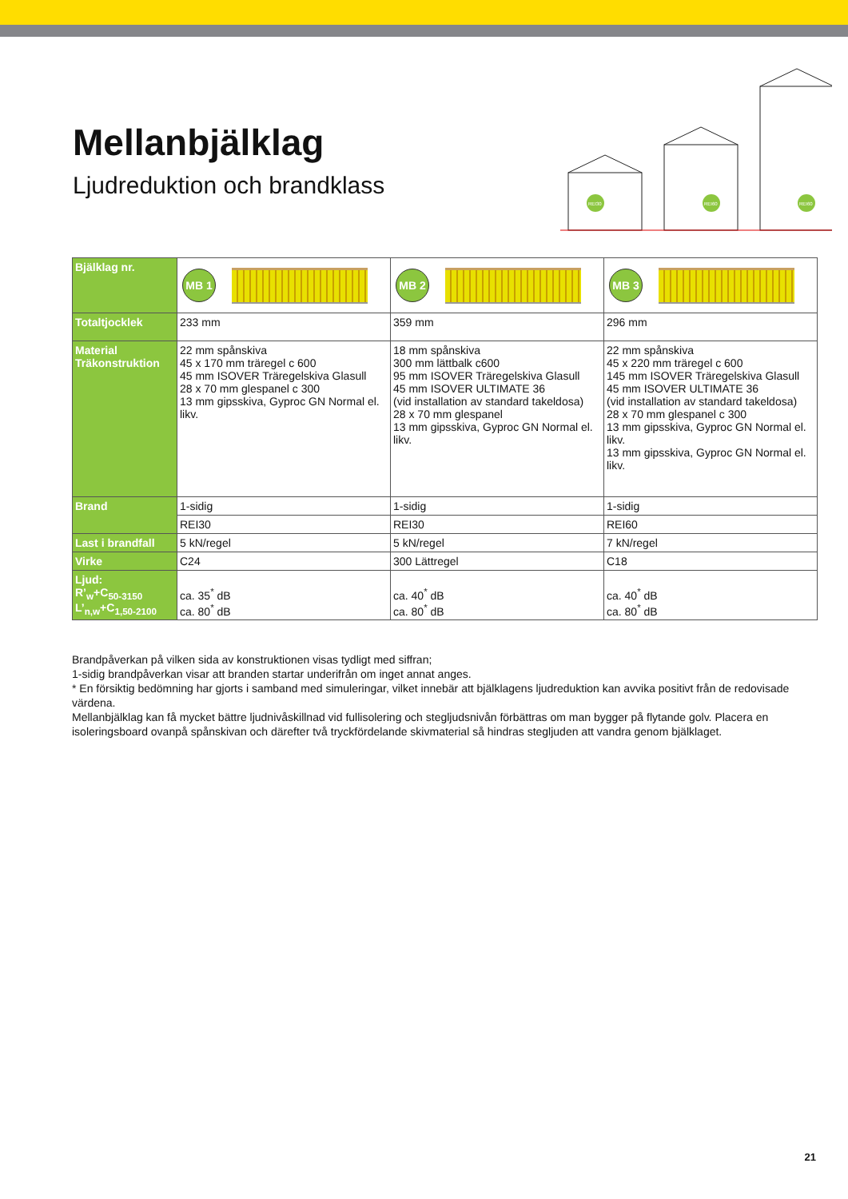Mellanbjälklag
Ljudreduktion och brandklass
REI30
REI60
REI60
| Bjälklag nr. | MB 1 | MB 2 | MB 3 |
| Totaltjocklek | 233 mm | 359 mm | 296 mm |
| Material Träkonstruktion | 22 mm spånskiva 45 x 170 mm träregel c 600 45 mm ISOVER Träregelskiva Glasull 28 x 70 mm glespanel c 300 13 mm gipsskiva, Gyproc GN Normal el. likv. | 18 mm spånskiva 300 mm lättbalk c600 95 mm ISOVER Träregelskiva Glasull 45 mm ISOVER ULTIMATE 36 (vid installation av standard takeldosa) 28 x 70 mm glespanel 13 mm gipsskiva, Gyproc GN Normal el. likv. | 22 mm spånskiva 45 x 220 mm träregel c 600 145 mm ISOVER Träregelskiva Glasull 45 mm ISOVER ULTIMATE 36 (vid installation av standard takeldosa) 28 x 70 mm glespanel c 300 13 mm gipsskiva, Gyproc GN Normal el. likv. 13 mm gipsskiva, Gyproc GN Normal el. likv. |
| Brand | 1-sidig | 1-sidig | 1-sidig |
| | REI30 | REI30 | REI60 |
| Last i brandfall | 5 kN/regel | 5 kN/regel | 7 kN/regel |
| Virke | C24 | 300 Lättregel | C18 |
| Ljud: R’<sub>w</sub>+C<sub>50-3150</sub> L’<sub>n,w</sub>+C<sub>1,50-2100</sub> | ca. 35<sup>*</sup> dB ca. 80<sup>*</sup> dB | ca. 40<sup>*</sup> dB ca. 80<sup>*</sup> dB | ca. 40<sup>*</sup> dB ca. 80<sup>*</sup> dB |
Brandpåverkan på vilken sida av konstruktionen visas tydligt med siffran;
1-sidig brandpåverkan visar att branden startar underifrån om inget annat anges.
* En försiktig bedömning har gjorts i samband med simuleringar, vilket innebär att bjälklagens ljudreduktion kan avvika positivt från de redovisade värdena.
Mellanbjälklag kan få mycket bättre ljudnivåskillnad vid fullisolering och stegljudsnivån förbättras om man bygger på flytande golv. Placera en isoleringsboard ovanpå spånskivan och därefter två tryckfördelande skivmaterial så hindras stegljuden att vandra genom bjälklaget.
21